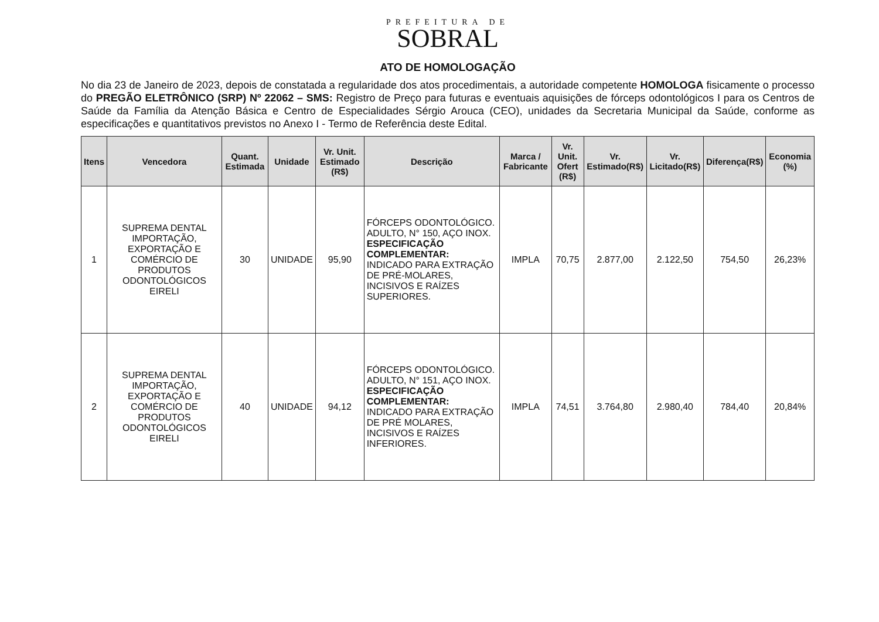PREFEITURA DE
SOBRAL
ATO DE HOMOLOGAÇÃO
No dia 23 de Janeiro de 2023, depois de constatada a regularidade dos atos procedimentais, a autoridade competente HOMOLOGA fisicamente o processo do PREGÃO ELETRÔNICO (SRP) Nº 22062 – SMS: Registro de Preço para futuras e eventuais aquisições de fórceps odontológicos I para os Centros de Saúde da Família da Atenção Básica e Centro de Especialidades Sérgio Arouca (CEO), unidades da Secretaria Municipal da Saúde, conforme as especificações e quantitativos previstos no Anexo I - Termo de Referência deste Edital.
| Itens | Vencedora | Quant. Estimada | Unidade | Vr. Unit. Estimado (R$) | Descrição | Marca / Fabricante | Vr. Unit. Ofert (R$) | Vr. Estimado(R$) | Vr. Licitado(R$) | Diferença(R$) | Economia (%) |
| --- | --- | --- | --- | --- | --- | --- | --- | --- | --- | --- | --- |
| 1 | SUPREMA DENTAL IMPORTAÇÃO, EXPORTAÇÃO E COMÉRCIO DE PRODUTOS ODONTOLÓGICOS EIRELI | 30 | UNIDADE | 95,90 | FÓRCEPS ODONTOLÓGICO. ADULTO, N° 150, AÇO INOX. ESPECIFICAÇÃO COMPLEMENTAR: INDICADO PARA EXTRAÇÃO DE PRÉ-MOLARES, INCISIVOS E RAÍZES SUPERIORES. | IMPLA | 70,75 | 2.877,00 | 2.122,50 | 754,50 | 26,23% |
| 2 | SUPREMA DENTAL IMPORTAÇÃO, EXPORTAÇÃO E COMÉRCIO DE PRODUTOS ODONTOLÓGICOS EIRELI | 40 | UNIDADE | 94,12 | FÓRCEPS ODONTOLÓGICO. ADULTO, N° 151, AÇO INOX. ESPECIFICAÇÃO COMPLEMENTAR: INDICADO PARA EXTRAÇÃO DE PRÉ MOLARES, INCISIVOS E RAÍZES INFERIORES. | IMPLA | 74,51 | 3.764,80 | 2.980,40 | 784,40 | 20,84% |